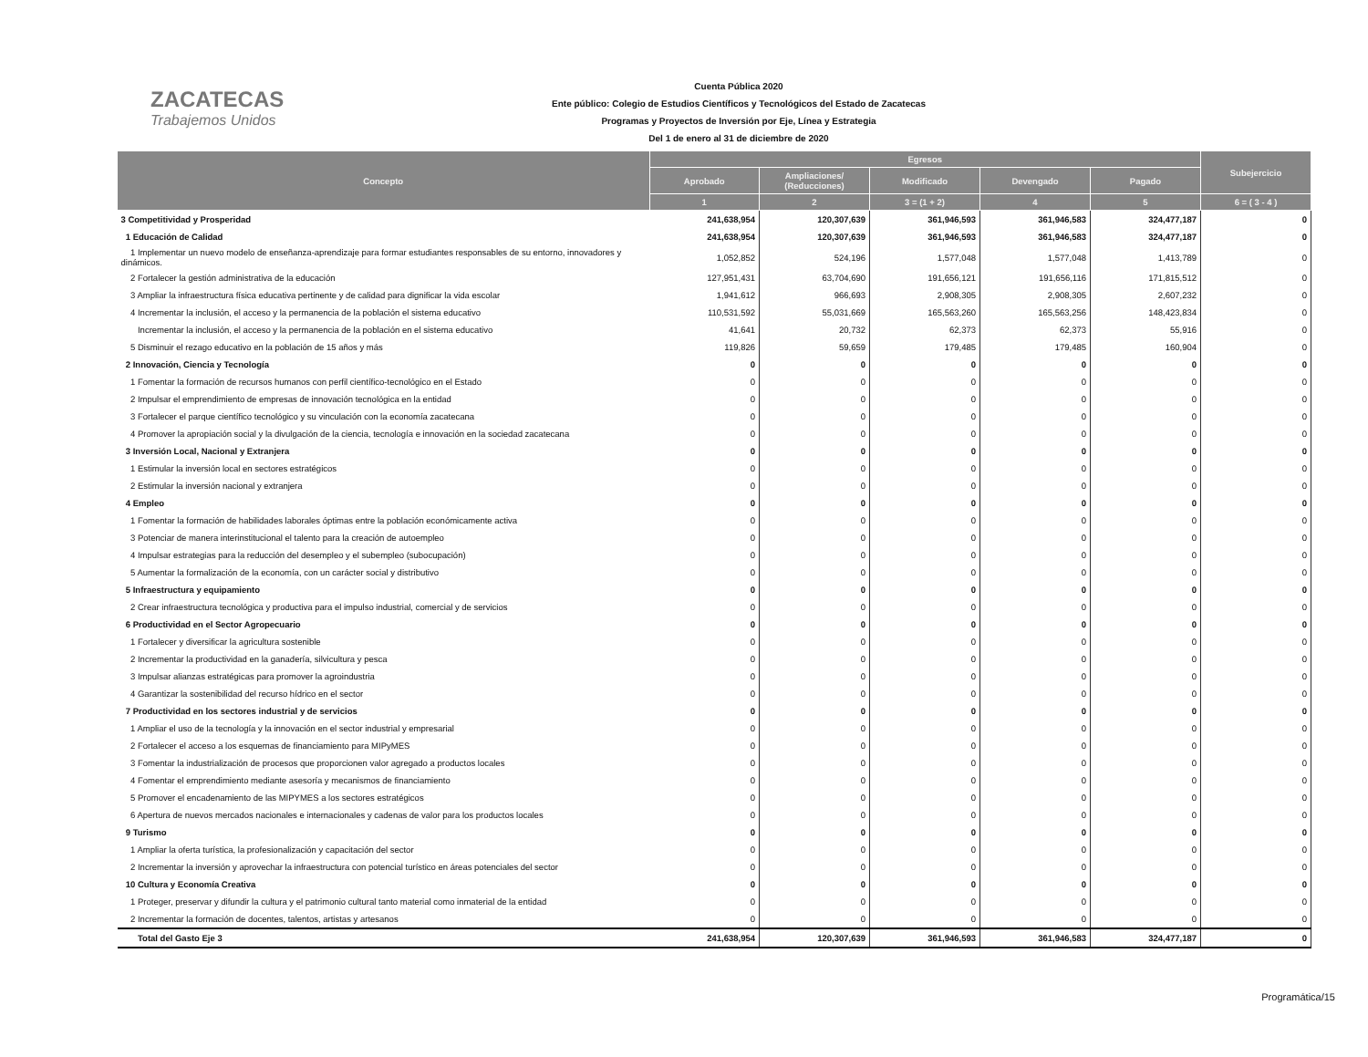ZACATECAS
Trabajemos Unidos
Cuenta Pública 2020
Ente público: Colegio de Estudios Científicos y Tecnológicos del Estado de Zacatecas
Programas y Proyectos de Inversión por Eje, Línea y Estrategia
Del 1 de enero al 31 de diciembre de 2020
| Concepto | Egresos | | | | | Subejercicio |
| --- | --- | --- | --- | --- | --- | --- |
| | Aprobado | Ampliaciones/ (Reducciones) | Modificado | Devengado | Pagado | |
| | 1 | 2 | 3 = (1 + 2) | 4 | 5 | 6 = ( 3 - 4 ) |
| 3 Competitividad y Prosperidad | 241,638,954 | 120,307,639 | 361,946,593 | 361,946,583 | 324,477,187 | 0 |
| 1 Educación de Calidad | 241,638,954 | 120,307,639 | 361,946,593 | 361,946,583 | 324,477,187 | 0 |
| 1 Implementar un nuevo modelo de enseñanza-aprendizaje para formar estudiantes responsables de su entorno, innovadores y dinámicos. | 1,052,852 | 524,196 | 1,577,048 | 1,577,048 | 1,413,789 | 0 |
| 2 Fortalecer la gestión administrativa de la educación | 127,951,431 | 63,704,690 | 191,656,121 | 191,656,116 | 171,815,512 | 0 |
| 3 Ampliar la infraestructura física educativa pertinente y de calidad para dignificar la vida escolar | 1,941,612 | 966,693 | 2,908,305 | 2,908,305 | 2,607,232 | 0 |
| 4 Incrementar la inclusión, el acceso y la permanencia de la población el sistema educativo | 110,531,592 | 55,031,669 | 165,563,260 | 165,563,256 | 148,423,834 | 0 |
| Incrementar la inclusión, el acceso y la permanencia de la población en el sistema educativo | 41,641 | 20,732 | 62,373 | 62,373 | 55,916 | 0 |
| 5 Disminuir el rezago educativo en la población de 15 años y más | 119,826 | 59,659 | 179,485 | 179,485 | 160,904 | 0 |
| 2 Innovación, Ciencia y Tecnología | 0 | 0 | 0 | 0 | 0 | 0 |
| 1 Fomentar la formación de recursos humanos con perfil científico-tecnológico en el Estado | 0 | 0 | 0 | 0 | 0 | 0 |
| 2 Impulsar el emprendimiento de empresas de innovación tecnológica en la entidad | 0 | 0 | 0 | 0 | 0 | 0 |
| 3 Fortalecer el parque científico tecnológico y su vinculación con la economía zacatecana | 0 | 0 | 0 | 0 | 0 | 0 |
| 4 Promover la apropiación social y la divulgación de la ciencia, tecnología e innovación en la sociedad zacatecana | 0 | 0 | 0 | 0 | 0 | 0 |
| 3 Inversión Local, Nacional y Extranjera | 0 | 0 | 0 | 0 | 0 | 0 |
| 1 Estimular la inversión local en sectores estratégicos | 0 | 0 | 0 | 0 | 0 | 0 |
| 2 Estimular la inversión nacional y extranjera | 0 | 0 | 0 | 0 | 0 | 0 |
| 4 Empleo | 0 | 0 | 0 | 0 | 0 | 0 |
| 1 Fomentar la formación de habilidades laborales óptimas entre la población económicamente activa | 0 | 0 | 0 | 0 | 0 | 0 |
| 3 Potenciar de manera interinstitucional el talento para la creación de autoempleo | 0 | 0 | 0 | 0 | 0 | 0 |
| 4 Impulsar estrategias para la reducción del desempleo y el subempleo (subocupación) | 0 | 0 | 0 | 0 | 0 | 0 |
| 5 Aumentar la formalización de la economía, con un carácter social y distributivo | 0 | 0 | 0 | 0 | 0 | 0 |
| 5 Infraestructura y equipamiento | 0 | 0 | 0 | 0 | 0 | 0 |
| 2 Crear infraestructura tecnológica y productiva para el impulso industrial, comercial y de servicios | 0 | 0 | 0 | 0 | 0 | 0 |
| 6 Productividad en el Sector Agropecuario | 0 | 0 | 0 | 0 | 0 | 0 |
| 1 Fortalecer y diversificar la agricultura sostenible | 0 | 0 | 0 | 0 | 0 | 0 |
| 2 Incrementar la productividad en la ganadería, silvicultura y pesca | 0 | 0 | 0 | 0 | 0 | 0 |
| 3 Impulsar alianzas estratégicas para promover la agroindustria | 0 | 0 | 0 | 0 | 0 | 0 |
| 4 Garantizar la sostenibilidad del recurso hídrico en el sector | 0 | 0 | 0 | 0 | 0 | 0 |
| 7 Productividad en los sectores industrial y de servicios | 0 | 0 | 0 | 0 | 0 | 0 |
| 1 Ampliar el uso de la tecnología y la innovación en el sector industrial y empresarial | 0 | 0 | 0 | 0 | 0 | 0 |
| 2 Fortalecer el acceso a los esquemas de financiamiento para MIPyMES | 0 | 0 | 0 | 0 | 0 | 0 |
| 3 Fomentar la industrialización de procesos que proporcionen valor agregado a productos locales | 0 | 0 | 0 | 0 | 0 | 0 |
| 4 Fomentar el emprendimiento mediante asesoría y mecanismos de financiamiento | 0 | 0 | 0 | 0 | 0 | 0 |
| 5 Promover el encadenamiento de las MIPYMES a los sectores estratégicos | 0 | 0 | 0 | 0 | 0 | 0 |
| 6 Apertura de nuevos mercados nacionales e internacionales y cadenas de valor para los productos locales | 0 | 0 | 0 | 0 | 0 | 0 |
| 9 Turismo | 0 | 0 | 0 | 0 | 0 | 0 |
| 1 Ampliar la oferta turística, la profesionalización y capacitación del sector | 0 | 0 | 0 | 0 | 0 | 0 |
| 2 Incrementar la inversión y aprovechar la infraestructura con potencial turístico en áreas potenciales del sector | 0 | 0 | 0 | 0 | 0 | 0 |
| 10 Cultura y Economía Creativa | 0 | 0 | 0 | 0 | 0 | 0 |
| 1 Proteger, preservar y difundir la cultura y el patrimonio cultural tanto material como inmaterial de la entidad | 0 | 0 | 0 | 0 | 0 | 0 |
| 2 Incrementar la formación de docentes, talentos, artistas y artesanos | 0 | 0 | 0 | 0 | 0 | 0 |
| Total del Gasto Eje 3 | 241,638,954 | 120,307,639 | 361,946,593 | 361,946,583 | 324,477,187 | 0 |
Programática/15